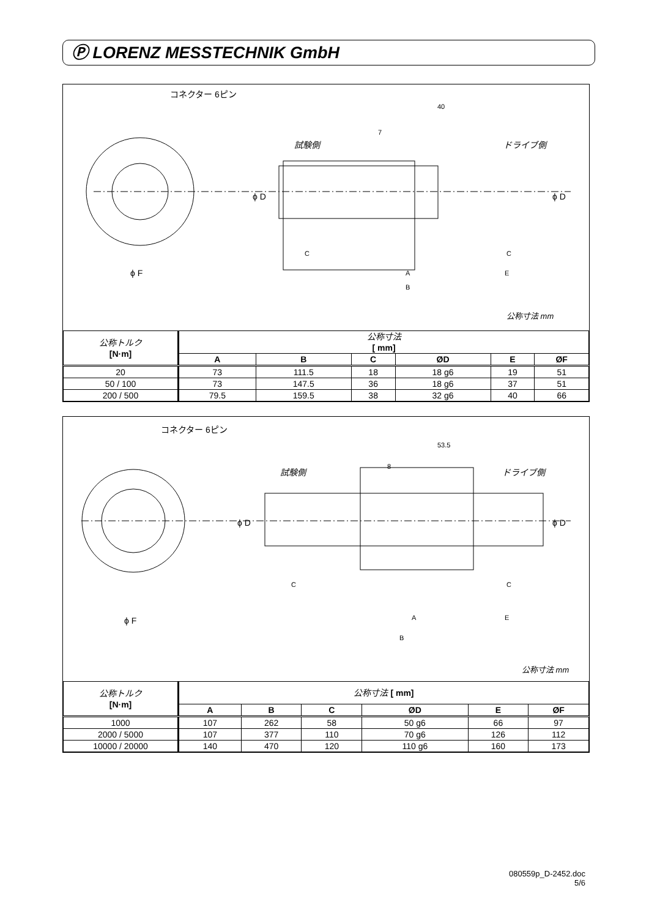Ⓟ LORENZ MESSTECHNIK GmbH
コネクター 6ピン
試験側 ドライブ側
40
7
ϕ F
ϕ D ϕ D
C C
A E
B
公称寸法 mm
| 公称トルク [N·m] | 公称寸法 [ mm] | | | | | |
| | A | B | C | ØD | E | ØF |
| 20 | 73 | 111.5 | 18 | 18 g6 | 19 | 51 |
| 50 / 100 | 73 | 147.5 | 36 | 18 g6 | 37 | 51 |
| 200 / 500 | 79.5 | 159.5 | 38 | 32 g6 | 40 | 66 |
コネクター 6ピン
試験側 ドライブ側
53.5
8
ϕ F
ϕ D ϕ D
C C
A E
B
公称寸法 mm
| 公称トルク [N·m] | 公称寸法 [ mm] | | | | | |
| | A | B | C | ØD | E | ØF |
| 1000 | 107 | 262 | 58 | 50 g6 | 66 | 97 |
| 2000 / 5000 | 107 | 377 | 110 | 70 g6 | 126 | 112 |
| 10000 / 20000 | 140 | 470 | 120 | 110 g6 | 160 | 173 |
080559p_D-2452.doc
5/6